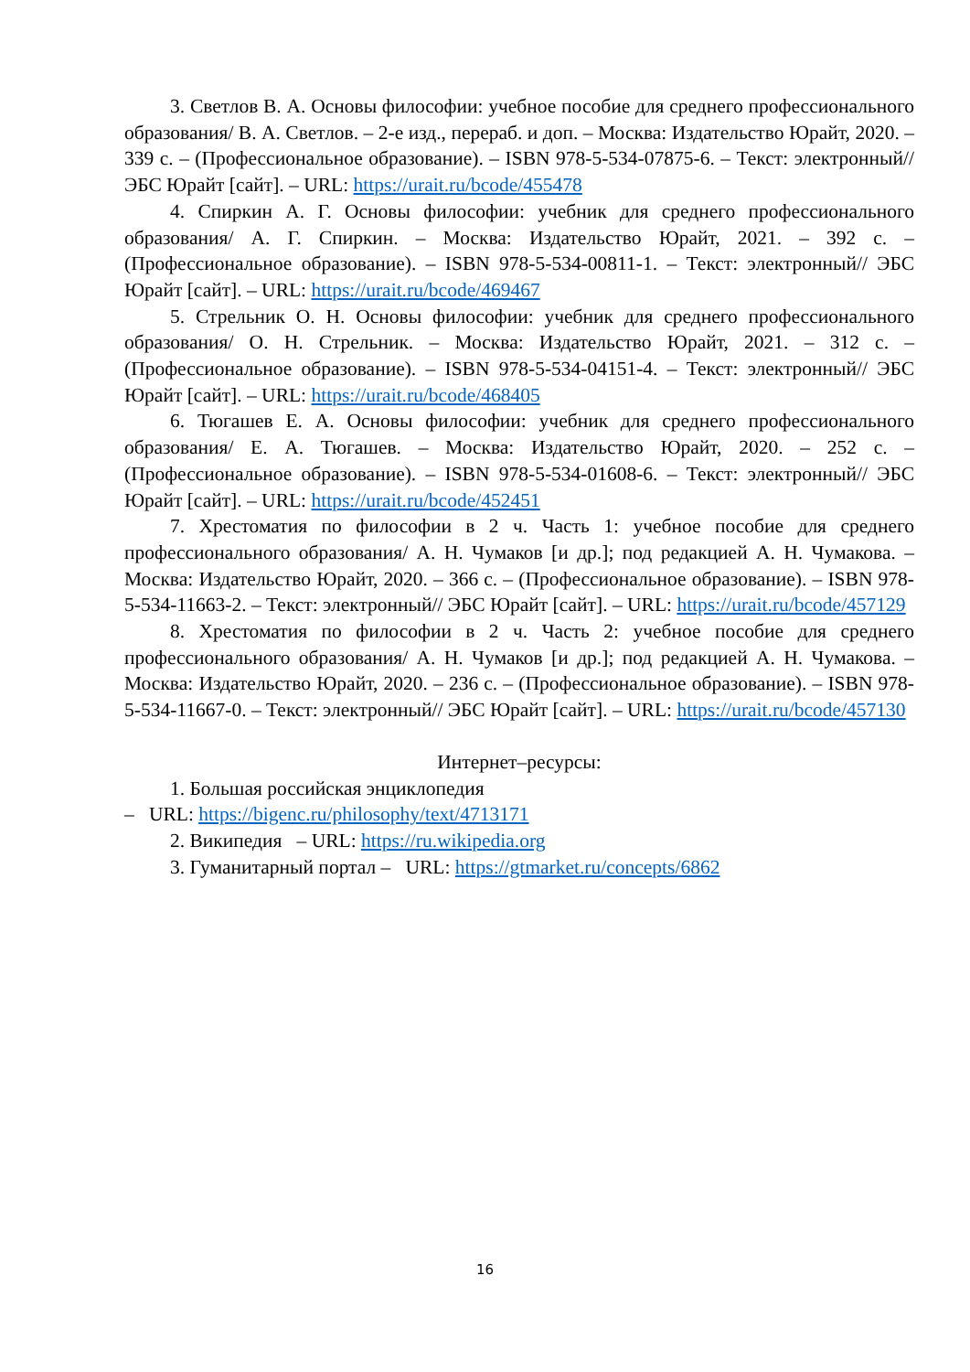3. Светлов В. А. Основы философии: учебное пособие для среднего профессионального образования/ В. А. Светлов. – 2-е изд., перераб. и доп. – Москва: Издательство Юрайт, 2020. – 339 с. – (Профессиональное образование). – ISBN 978-5-534-07875-6. – Текст: электронный// ЭБС Юрайт [сайт]. – URL: https://urait.ru/bcode/455478
4. Спиркин А. Г. Основы философии: учебник для среднего профессионального образования/ А. Г. Спиркин. – Москва: Издательство Юрайт, 2021. – 392 с. – (Профессиональное образование). – ISBN 978-5-534-00811-1. – Текст: электронный// ЭБС Юрайт [сайт]. – URL: https://urait.ru/bcode/469467
5. Стрельник О. Н. Основы философии: учебник для среднего профессионального образования/ О. Н. Стрельник. – Москва: Издательство Юрайт, 2021. – 312 с. – (Профессиональное образование). – ISBN 978-5-534-04151-4. – Текст: электронный// ЭБС Юрайт [сайт]. – URL: https://urait.ru/bcode/468405
6. Тюгашев Е. А. Основы философии: учебник для среднего профессионального образования/ Е. А. Тюгашев. – Москва: Издательство Юрайт, 2020. – 252 с. – (Профессиональное образование). – ISBN 978-5-534-01608-6. – Текст: электронный// ЭБС Юрайт [сайт]. – URL: https://urait.ru/bcode/452451
7. Хрестоматия по философии в 2 ч. Часть 1: учебное пособие для среднего профессионального образования/ А. Н. Чумаков [и др.]; под редакцией А. Н. Чумакова. – Москва: Издательство Юрайт, 2020. – 366 с. – (Профессиональное образование). – ISBN 978-5-534-11663-2. – Текст: электронный// ЭБС Юрайт [сайт]. – URL: https://urait.ru/bcode/457129
8. Хрестоматия по философии в 2 ч. Часть 2: учебное пособие для среднего профессионального образования/ А. Н. Чумаков [и др.]; под редакцией А. Н. Чумакова. – Москва: Издательство Юрайт, 2020. – 236 с. – (Профессиональное образование). – ISBN 978-5-534-11667-0. – Текст: электронный// ЭБС Юрайт [сайт]. – URL: https://urait.ru/bcode/457130
Интернет–ресурсы:
1. Большая российская энциклопедия
– URL: https://bigenc.ru/philosophy/text/4713171
2. Википедия – URL: https://ru.wikipedia.org
3. Гуманитарный портал – URL: https://gtmarket.ru/concepts/6862
16